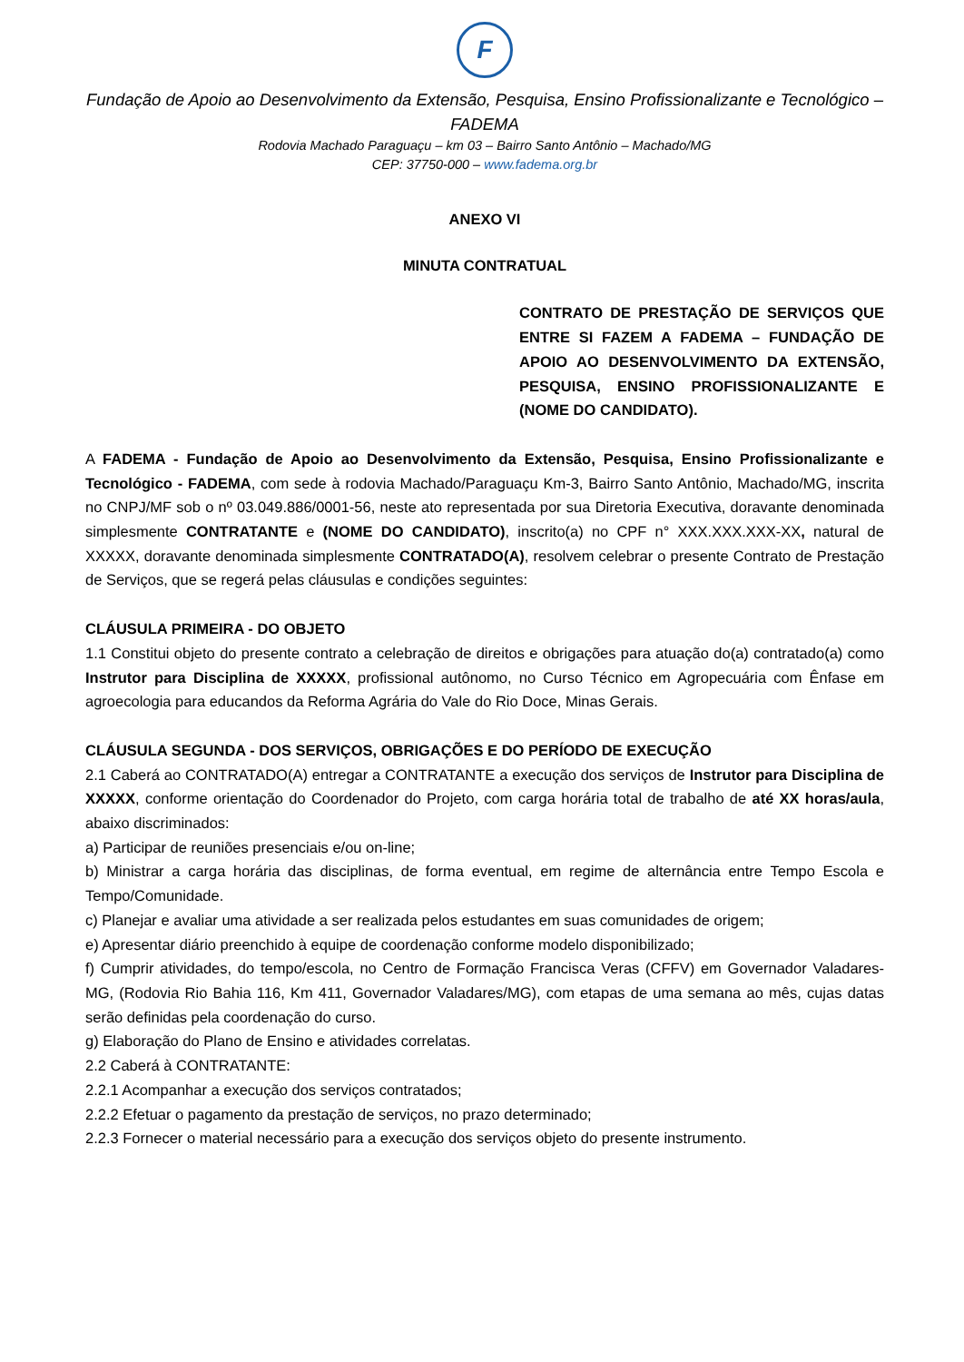F
Fundação de Apoio ao Desenvolvimento da Extensão, Pesquisa, Ensino Profissionalizante e Tecnológico – FADEMA
Rodovia Machado Paraguaçu – km 03 – Bairro Santo Antônio – Machado/MG
CEP: 37750-000 – www.fadema.org.br
ANEXO VI
MINUTA CONTRATUAL
CONTRATO DE PRESTAÇÃO DE SERVIÇOS QUE ENTRE SI FAZEM A FADEMA – FUNDAÇÃO DE APOIO AO DESENVOLVIMENTO DA EXTENSÃO, PESQUISA, ENSINO PROFISSIONALIZANTE E (NOME DO CANDIDATO).
A FADEMA - Fundação de Apoio ao Desenvolvimento da Extensão, Pesquisa, Ensino Profissionalizante e Tecnológico - FADEMA, com sede à rodovia Machado/Paraguaçu Km-3, Bairro Santo Antônio, Machado/MG, inscrita no CNPJ/MF sob o nº 03.049.886/0001-56, neste ato representada por sua Diretoria Executiva, doravante denominada simplesmente CONTRATANTE e (NOME DO CANDIDATO), inscrito(a) no CPF n° XXX.XXX.XXX-XX, natural de XXXXX, doravante denominada simplesmente CONTRATADO(A), resolvem celebrar o presente Contrato de Prestação de Serviços, que se regerá pelas cláusulas e condições seguintes:
CLÁUSULA PRIMEIRA - DO OBJETO
1.1 Constitui objeto do presente contrato a celebração de direitos e obrigações para atuação do(a) contratado(a) como Instrutor para Disciplina de XXXXX, profissional autônomo, no Curso Técnico em Agropecuária com Ênfase em agroecologia para educandos da Reforma Agrária do Vale do Rio Doce, Minas Gerais.
CLÁUSULA SEGUNDA - DOS SERVIÇOS, OBRIGAÇÕES E DO PERÍODO DE EXECUÇÃO
2.1 Caberá ao CONTRATADO(A) entregar a CONTRATANTE a execução dos serviços de Instrutor para Disciplina de XXXXX, conforme orientação do Coordenador do Projeto, com carga horária total de trabalho de até XX horas/aula, abaixo discriminados:
a) Participar de reuniões presenciais e/ou on-line;
b) Ministrar a carga horária das disciplinas, de forma eventual, em regime de alternância entre Tempo Escola e Tempo/Comunidade.
c) Planejar e avaliar uma atividade a ser realizada pelos estudantes em suas comunidades de origem;
e) Apresentar diário preenchido à equipe de coordenação conforme modelo disponibilizado;
f) Cumprir atividades, do tempo/escola, no Centro de Formação Francisca Veras (CFFV) em Governador Valadares-MG, (Rodovia Rio Bahia 116, Km 411, Governador Valadares/MG), com etapas de uma semana ao mês, cujas datas serão definidas pela coordenação do curso.
g) Elaboração do Plano de Ensino e atividades correlatas.
2.2 Caberá à CONTRATANTE:
2.2.1 Acompanhar a execução dos serviços contratados;
2.2.2 Efetuar o pagamento da prestação de serviços, no prazo determinado;
2.2.3 Fornecer o material necessário para a execução dos serviços objeto do presente instrumento.